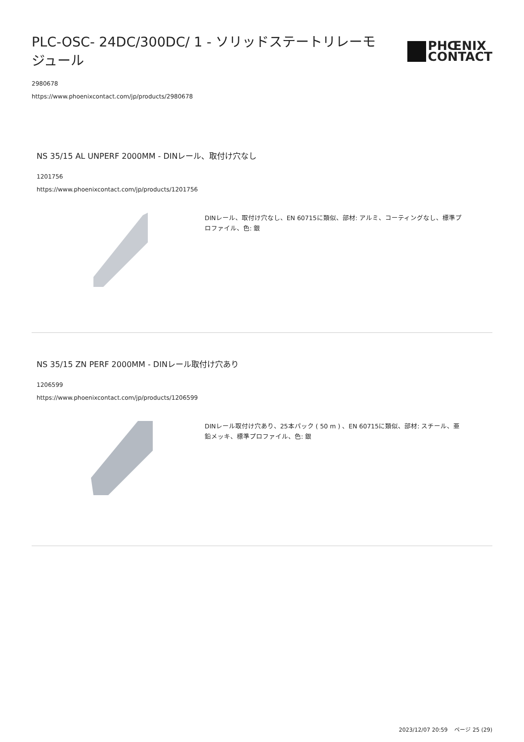PLC-OSC- 24DC/300DC/ 1 - ソリッドステートリレーモジュール
PHŒNIX
CONTACT
2980678
https://www.phoenixcontact.com/jp/products/2980678
NS 35/15 AL UNPERF 2000MM - DINレール、取付け穴なし
1201756
https://www.phoenixcontact.com/jp/products/1201756
DINレール、取付け穴なし、EN 60715に類似、部材: アルミ、コーティングなし、標準プロファイル、色: 銀
NS 35/15 ZN PERF 2000MM - DINレール取付け穴あり
1206599
https://www.phoenixcontact.com/jp/products/1206599
DINレール取付け穴あり、25本パック ( 50 m ) 、EN 60715に類似、部材: スチール、亜鉛メッキ、標準プロファイル、色: 銀
2023/12/07 20:59 ページ 25 (29)